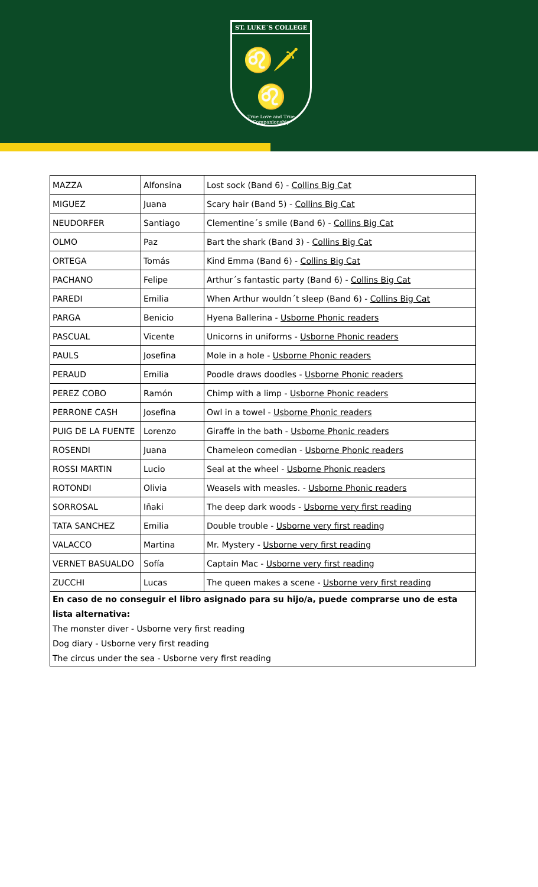ST. LUKE´S COLLEGE
♌🗡♌
True Love and True Companionship
| MAZZA | Alfonsina | Lost sock (Band 6) - Collins Big Cat |
| MIGUEZ | Juana | Scary hair (Band 5) - Collins Big Cat |
| NEUDORFER | Santiago | Clementine´s smile (Band 6) - Collins Big Cat |
| OLMO | Paz | Bart the shark (Band 3) - Collins Big Cat |
| ORTEGA | Tomás | Kind Emma (Band 6) - Collins Big Cat |
| PACHANO | Felipe | Arthur´s fantastic party (Band 6) - Collins Big Cat |
| PAREDI | Emilia | When Arthur wouldn´t sleep (Band 6) - Collins Big Cat |
| PARGA | Benicio | Hyena Ballerina - Usborne Phonic readers |
| PASCUAL | Vicente | Unicorns in uniforms - Usborne Phonic readers |
| PAULS | Josefina | Mole in a hole - Usborne Phonic readers |
| PERAUD | Emilia | Poodle draws doodles - Usborne Phonic readers |
| PEREZ COBO | Ramón | Chimp with a limp - Usborne Phonic readers |
| PERRONE CASH | Josefina | Owl in a towel - Usborne Phonic readers |
| PUIG DE LA FUENTE | Lorenzo | Giraffe in the bath - Usborne Phonic readers |
| ROSENDI | Juana | Chameleon comedian - Usborne Phonic readers |
| ROSSI MARTIN | Lucio | Seal at the wheel - Usborne Phonic readers |
| ROTONDI | Olivia | Weasels with measles. - Usborne Phonic readers |
| SORROSAL | Iñaki | The deep dark woods - Usborne very first reading |
| TATA SANCHEZ | Emilia | Double trouble - Usborne very first reading |
| VALACCO | Martina | Mr. Mystery - Usborne very first reading |
| VERNET BASUALDO | Sofía | Captain Mac - Usborne very first reading |
| ZUCCHI | Lucas | The queen makes a scene - Usborne very first reading |
| En caso de no conseguir el libro asignado para su hijo/a, puede comprarse uno de esta lista alternativa: The monster diver - Usborne very first reading Dog diary - Usborne very first reading The circus under the sea - Usborne very first reading | | |